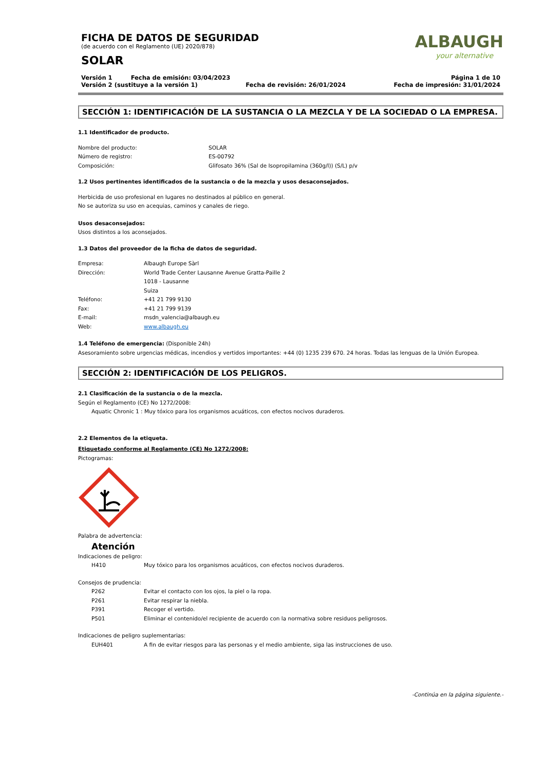ALBAUGH
your alternative
FICHA DE DATOS DE SEGURIDAD
(de acuerdo con el Reglamento (UE) 2020/878)
SOLAR
Versión 1 Fecha de emisión: 03/04/2023 Página 1 de 10
Versión 2 (sustituye a la versión 1) Fecha de revisión: 26/01/2024 Fecha de impresión: 31/01/2024
SECCIÓN 1: IDENTIFICACIÓN DE LA SUSTANCIA O LA MEZCLA Y DE LA SOCIEDAD O LA EMPRESA.
1.1 Identificador de producto.
Nombre del producto: SOLAR
Número de registro: ES-00792
Composición: Glifosato 36% (Sal de Isopropilamina (360g/l)) (S/L) p/v
1.2 Usos pertinentes identificados de la sustancia o de la mezcla y usos desaconsejados.
Herbicida de uso profesional en lugares no destinados al público en general.
No se autoriza su uso en acequias, caminos y canales de riego.
Usos desaconsejados:
Usos distintos a los aconsejados.
1.3 Datos del proveedor de la ficha de datos de seguridad.
Empresa: Albaugh Europe Sàrl
Dirección: World Trade Center Lausanne Avenue Gratta-Paille 2
1018 - Lausanne
Suiza
Teléfono: +41 21 799 9130
Fax: +41 21 799 9139
E-mail: msdn_valencia@albaugh.eu
Web: www.albaugh.eu
1.4 Teléfono de emergencia: (Disponible 24h)
Asesoramiento sobre urgencias médicas, incendios y vertidos importantes: +44 (0) 1235 239 670. 24 horas. Todas las lenguas de la Unión Europea.
SECCIÓN 2: IDENTIFICACIÓN DE LOS PELIGROS.
2.1 Clasificación de la sustancia o de la mezcla.
Según el Reglamento (CE) No 1272/2008:
Aquatic Chronic 1 : Muy tóxico para los organismos acuáticos, con efectos nocivos duraderos.
2.2 Elementos de la etiqueta.
Etiquetado conforme al Reglamento (CE) No 1272/2008:
Pictogramas:
Palabra de advertencia:
Atención
Indicaciones de peligro:
H410 Muy tóxico para los organismos acuáticos, con efectos nocivos duraderos.
Consejos de prudencia:
P262 Evitar el contacto con los ojos, la piel o la ropa.
P261 Evitar respirar la niebla.
P391 Recoger el vertido.
P501 Eliminar el contenido/el recipiente de acuerdo con la normativa sobre residuos peligrosos.
Indicaciones de peligro suplementarias:
EUH401 A fin de evitar riesgos para las personas y el medio ambiente, siga las instrucciones de uso.
-Continúa en la página siguiente.-